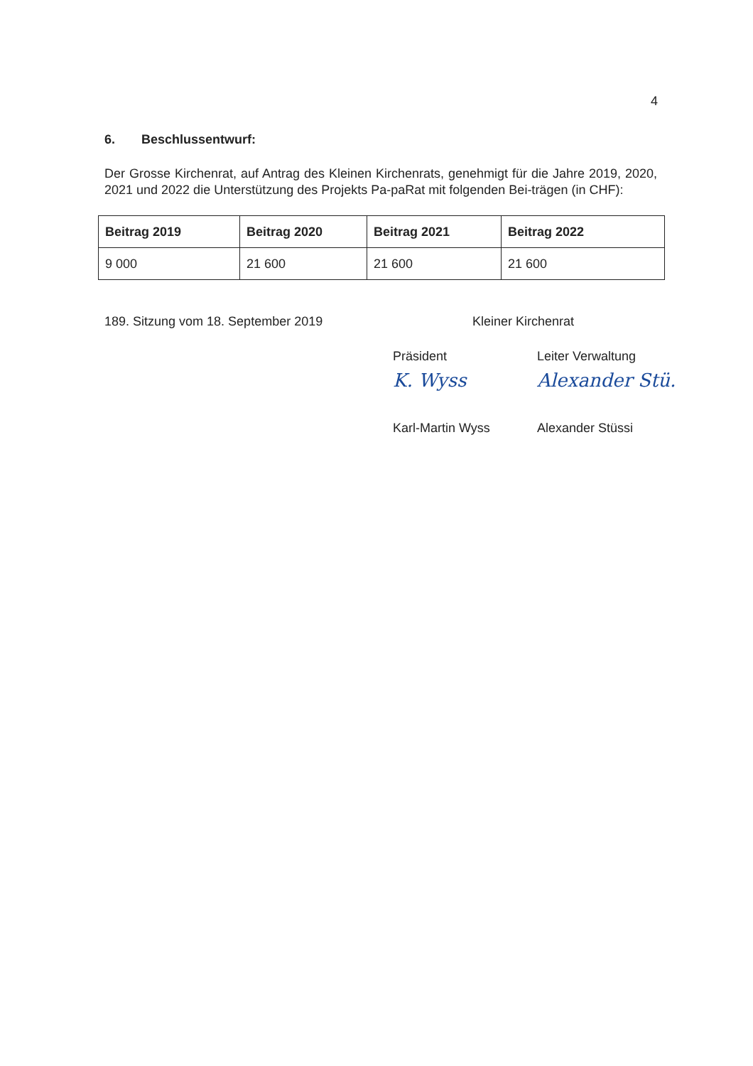4
6. Beschlussentwurf:
Der Grosse Kirchenrat, auf Antrag des Kleinen Kirchenrats, genehmigt für die Jahre 2019, 2020, 2021 und 2022 die Unterstützung des Projekts Pa-paRat mit folgenden Bei-trägen (in CHF):
| Beitrag 2019 | Beitrag 2020 | Beitrag 2021 | Beitrag 2022 |
| --- | --- | --- | --- |
| 9 000 | 21 600 | 21 600 | 21 600 |
189. Sitzung vom 18. September 2019 Kleiner Kirchenrat
Präsident
K. Wyss
Karl-Martin Wyss
Leiter Verwaltung
Alexander Stü.
Alexander Stüssi